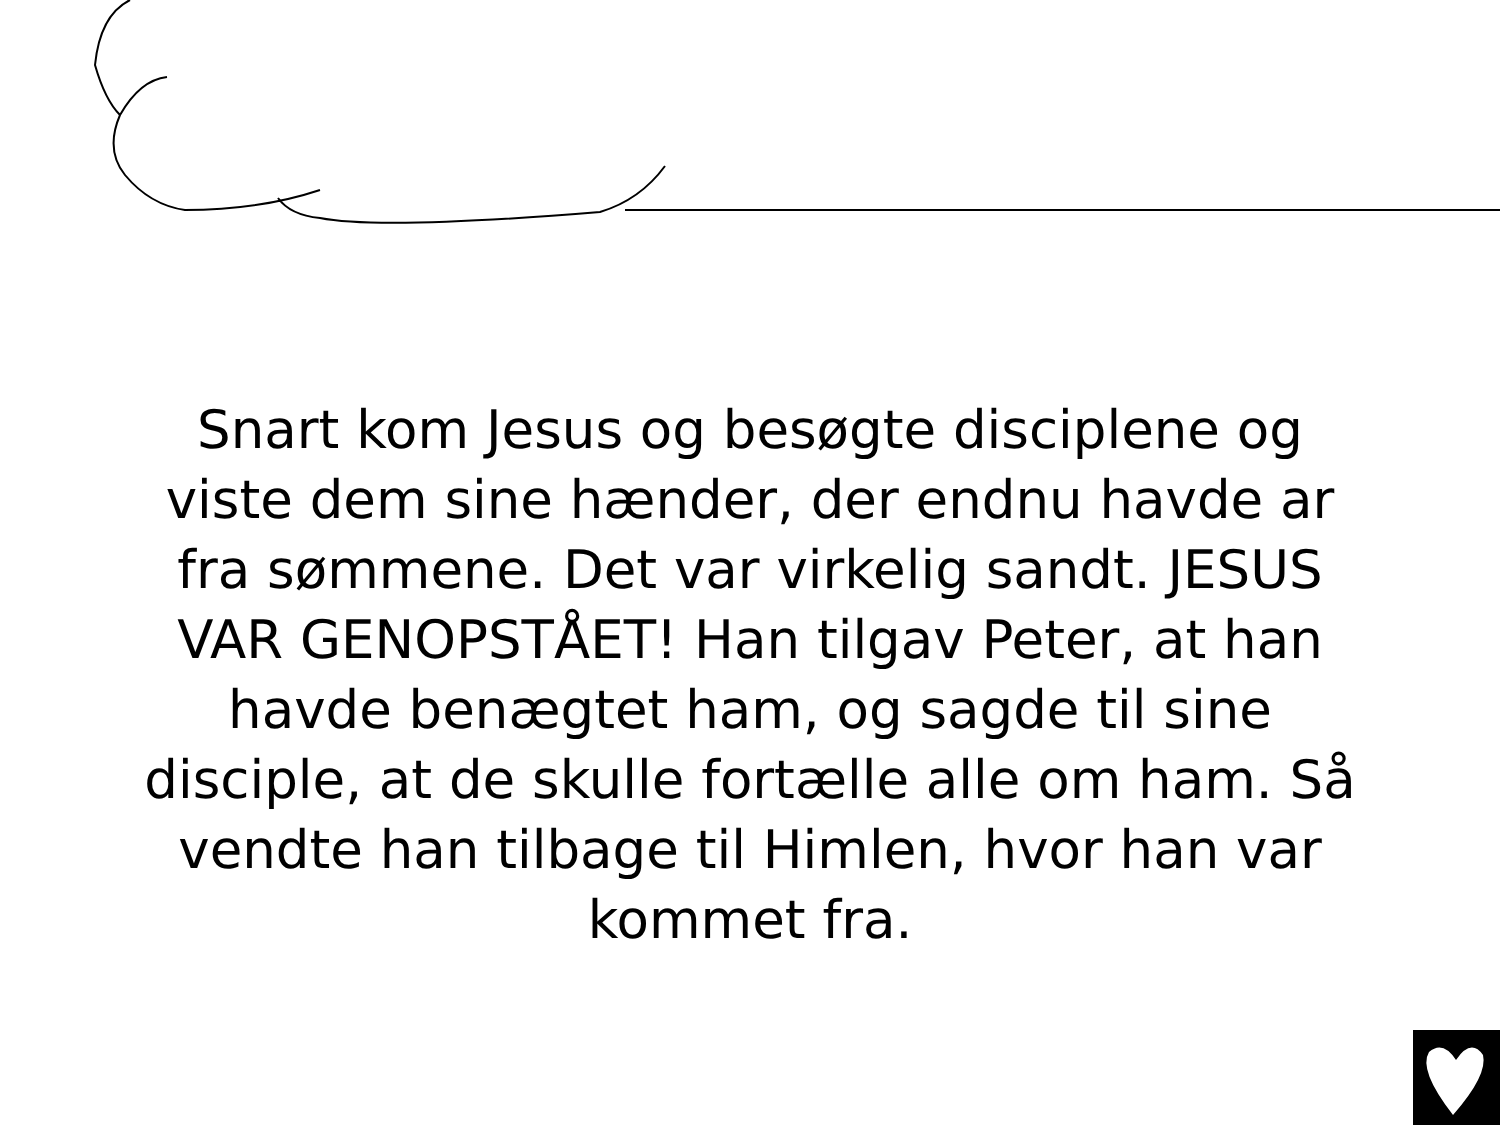Snart kom Jesus og besøgte disciplene og viste dem sine hænder, der endnu havde ar fra sømmene. Det var virkelig sandt. JESUS VAR GENOPSTÅET! Han tilgav Peter, at han havde benægtet ham, og sagde til sine disciple, at de skulle fortælle alle om ham. Så vendte han tilbage til Himlen, hvor han var kommet fra.